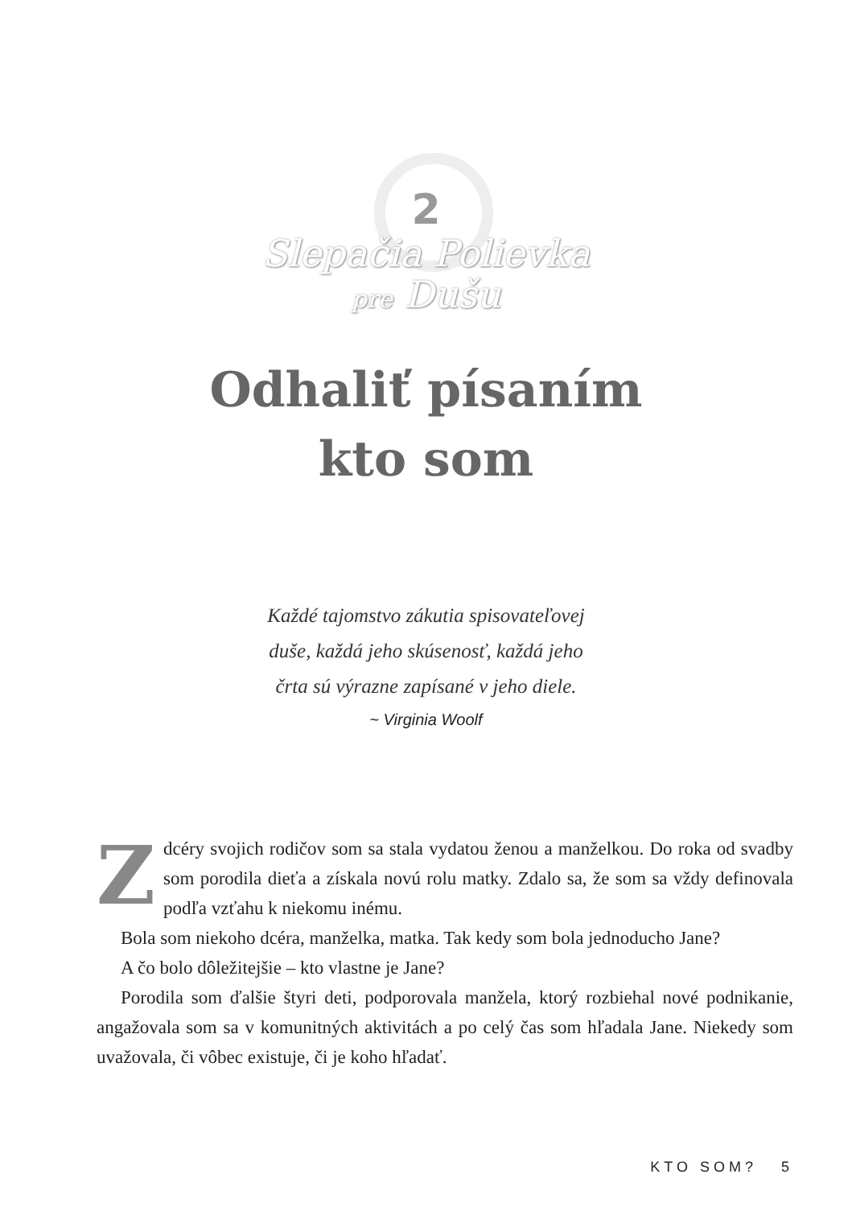2
Slepačia Polievka
pre Dušu
Odhaliť písaním
kto som
Každé tajomstvo zákutia spisovateľovej
duše, každá jeho skúsenosť, každá jeho
črta sú výrazne zapísané v jeho diele.
~ Virginia Woolf
Z dcéry svojich rodičov som sa stala vydatou ženou a manželkou. Do roka od svadby som porodila dieťa a získala novú rolu matky. Zdalo sa, že som sa vždy definovala podľa vzťahu k niekomu inému.
Bola som niekoho dcéra, manželka, matka. Tak kedy som bola jednoducho Jane?
A čo bolo dôležitejšie – kto vlastne je Jane?
Porodila som ďalšie štyri deti, podporovala manžela, ktorý rozbiehal nové podnikanie, angažovala som sa v komunitných aktivitách a po celý čas som hľadala Jane. Niekedy som uvažovala, či vôbec existuje, či je koho hľadať.
KTO SOM? 5